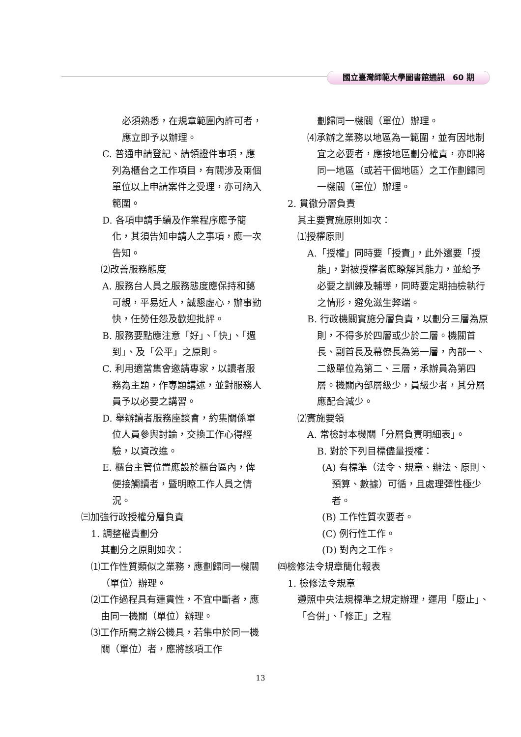國立臺灣師範大學圖書館通訊　60 期
必須熟悉，在規章範圍內許可者，應立即予以辦理。
C. 普通申請登記、請領證件事項，應列為櫃台之工作項目，有關涉及兩個單位以上申請案件之受理，亦可納入範圍。
D. 各項申請手續及作業程序應予簡化，其須告知申請人之事項，應一次告知。
⑵改善服務態度
A. 服務台人員之服務態度應保持和藹可親，平易近人，誠懇虛心，辦事勤快，任勞任怨及歡迎批評。
B. 服務要點應注意「好」、「快」、「週到」、及「公平」之原則。
C. 利用適當集會邀請專家，以讀者服務為主題，作專題講述，並對服務人員予以必要之講習。
D. 舉辦讀者服務座談會，約集關係單位人員參與討論，交換工作心得經驗，以資改進。
E. 櫃台主管位置應設於櫃台區內，俾便接觸讀者，暨明瞭工作人員之情況。
㈢加強行政授權分層負責
1. 調整權責劃分
其劃分之原則如次：
⑴工作性質類似之業務，應劃歸同一機關（單位）辦理。
⑵工作過程具有連貫性，不宜中斷者，應由同一機關（單位）辦理。
⑶工作所需之辦公機具，若集中於同一機關（單位）者，應將該項工作
劃歸同一機關（單位）辦理。
⑷承辦之業務以地區為一範圍，並有因地制宜之必要者，應按地區劃分權責，亦即將同一地區（或若干個地區）之工作劃歸同一機關（單位）辦理。
2. 貫徹分層負責
其主要實施原則如次：
⑴授權原則
A.「授權」同時要「授責」，此外還要「授能」，對被授權者應瞭解其能力，並給予必要之訓練及輔導，同時要定期抽檢執行之情形，避免滋生弊端。
B. 行政機關實施分層負責，以劃分三層為原則，不得多於四層或少於二層。機關首長、副首長及幕僚長為第一層，內部一、二級單位為第二、三層，承辦員為第四層。機關內部層級少，員級少者，其分層應配合減少。
⑵實施要領
A. 常檢討本機關「分層負責明細表」。
B. 對於下列目標儘量授權：
(A) 有標準（法令、規章、辦法、原則、預算、數據）可循，且處理彈性極少者。
(B) 工作性質次要者。
(C) 例行性工作。
(D) 對內之工作。
㈣檢修法令規章簡化報表
1. 檢修法令規章
遵照中央法規標準之規定辦理，運用「廢止」、「合併」、「修正」之程
13